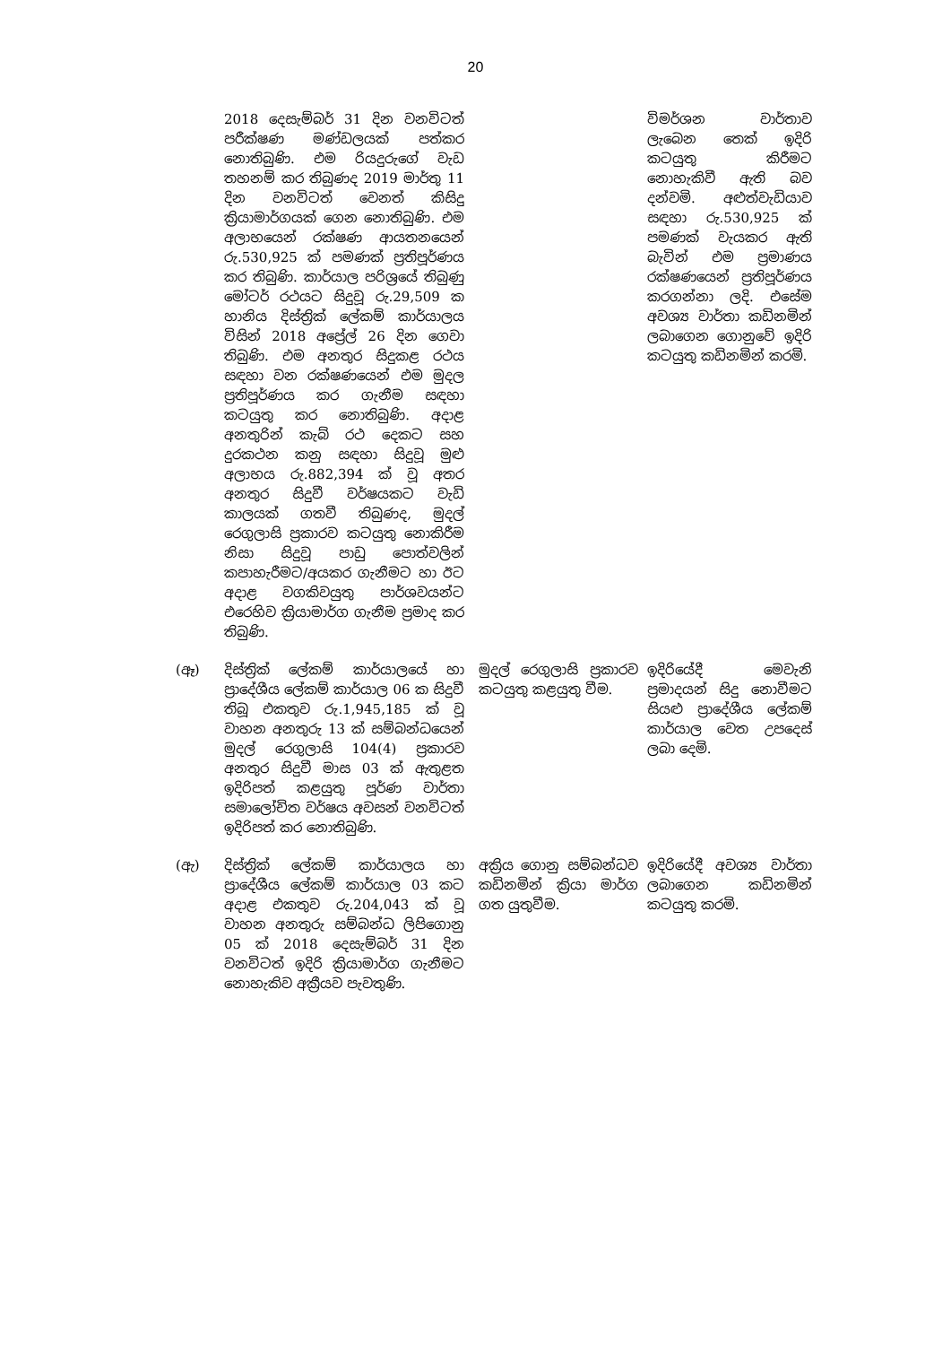20
| | 2018 දෙසැම්බර් 31 දින වනවිටත් පරීක්ෂණ මණ්ඩලයක් පත්කර නොතිබුණි. එම රියදුරුගේ වැඩ තහනම් කර තිබුණද 2019 මාර්තු 11 දින වනවිටත් වෙනත් කිසිදු ක්‍රියාමාර්ගයක් ගෙන නොතිබුණි. එම අලාභයෙන් රක්ෂණ ආයතනයෙන් රු.530,925 ක් පමණක් ප්‍රතිපූර්ණය කර තිබුණි. කාර්යාල පරිශ්‍රයේ තිබුණු මෝටර් රථයට සිදුවූ රු.29,509 ක හානිය දිස්ත්‍රික් ලේකම් කාර්යාලය විසින් 2018 අප්‍රේල් 26 දින ගෙවා තිබුණි. එම අනතුර සිදුකළ රථය සඳහා වන රක්ෂණයෙන් එම මුදල ප්‍රතිපූර්ණය කර ගැනීම සඳහා කටයුතු කර නොතිබුණි. අදාළ අනතුරින් කැබ් රථ දෙකට සහ දුරකථන කනු සඳහා සිදුවූ මුළු අලාභය රු.882,394 ක් වූ අතර අනතුර සිදුවී වර්ෂයකට වැඩි කාලයක් ගතවී තිබුණද, මුදල් රෙගුලාසි ප්‍රකාරව කටයුතු නොකිරීම නිසා සිදුවූ පාඩු පොත්වලින් කපාහැරීමට/අයකර ගැනීමට හා ඊට අදාළ වගකිවයුතු පාර්ශවයන්ට එරෙහිව ක්‍රියාමාර්ග ගැනීම ප්‍රමාද කර තිබුණි. | | විමර්ශන වාර්තාව ලැබෙන තෙක් ඉදිරි කටයුතු කිරීමට නොහැකිවී ඇති බව දන්වමි. අළුත්වැඩියාව සඳහා රු.530,925 ක් පමණක් වැයකර ඇති බැවින් එම ප්‍රමාණය රක්ෂණයෙන් ප්‍රතිපූර්ණය කරගන්නා ලදි. එසේම අවශ්‍ය වාර්තා කඩිනමින් ලබාගෙන ගොනුවේ ඉදිරි කටයුතු කඩිනමින් කරමි. |
| (ඈ) | දිස්ත්‍රික් ලේකම් කාර්යාලයේ හා ප්‍රාදේශීය ලේකම් කාර්යාල 06 ක සිදුවී තිබූ එකතුව රු.1,945,185 ක් වූ වාහන අනතුරු 13 ක් සම්බන්ධයෙන් මුදල් රෙගුලාසි 104(4) ප්‍රකාරව අනතුර සිදුවී මාස 03 ක් ඇතුළත ඉදිරිපත් කළයුතු පූර්ණ වාර්තා සමාලෝචිත වර්ෂය අවසන් වනවිටත් ඉදිරිපත් කර නොතිබුණි. | මුදල් රෙගුලාසි ප්‍රකාරව කටයුතු කළයුතු වීම. | ඉදිරියේදී මෙවැනි ප්‍රමාදයන් සිදු නොවීමට සියළු ප්‍රාදේශීය ලේකම් කාර්යාල වෙත උපදෙස් ලබා දෙමි. |
| (ඇ) | දිස්ත්‍රික් ලේකම් කාර්යාලය හා ප්‍රාදේශීය ලේකම් කාර්යාල 03 කට අදාළ එකතුව රු.204,043 ක් වූ වාහන අනතුරු සම්බන්ධ ලිපිගොනු 05 ක් 2018 දෙසැම්බර් 31 දින වනවිටත් ඉදිරි ක්‍රියාමාර්ග ගැනීමට නොහැකිව අක්‍රීයව පැවතුණි. | අක්‍රිය ගොනු සම්බන්ධව කඩිනමින් ක්‍රියා මාර්ග ගත යුතුවීම. | ඉදිරියේදී අවශ්‍ය වාර්තා ලබාගෙන කඩිනමින් කටයුතු කරමි. |